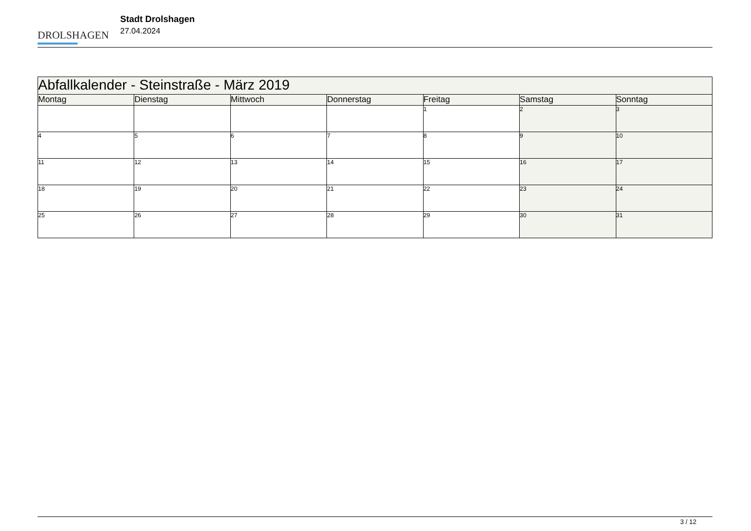DROLSHAGEN
Stadt Drolshagen
27.04.2024
| Abfallkalender - Steinstraße - März 2019 | | | | | | |
| Montag | Dienstag | Mittwoch | Donnerstag | Freitag | Samstag | Sonntag |
| | | | | 1 | 2 | 3 |
| 4 | 5 | 6 | 7 | 8 | 9 | 10 |
| 11 | 12 | 13 | 14 | 15 | 16 | 17 |
| 18 | 19 | 20 | 21 | 22 | 23 | 24 |
| 25 | 26 | 27 | 28 | 29 | 30 | 31 |
3 / 12